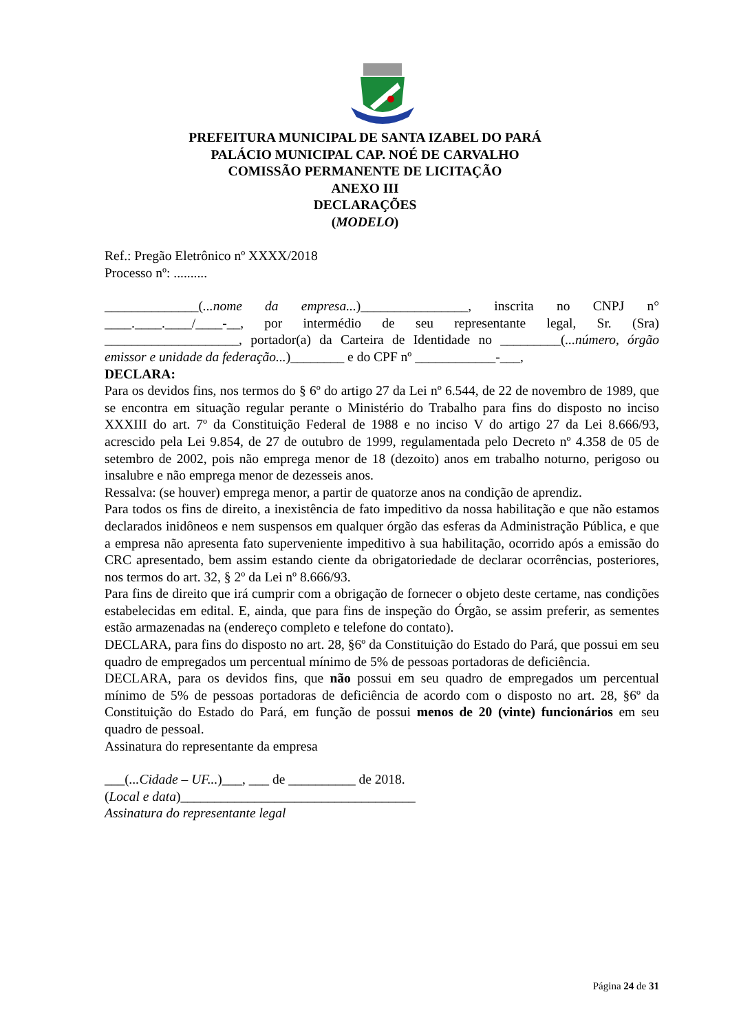PREFEITURA MUNICIPAL DE SANTA IZABEL DO PARÁ
PALÁCIO MUNICIPAL CAP. NOÉ DE CARVALHO
COMISSÃO PERMANENTE DE LICITAÇÃO
ANEXO III
DECLARAÇÕES
(MODELO)
Ref.: Pregão Eletrônico nº XXXX/2018
Processo nº: ..........
______________(...nome da empresa...)________________, inscrita no CNPJ n° ____.____.____/____-__, por intermédio de seu representante legal, Sr. (Sra) ____________________, portador(a) da Carteira de Identidade no _________(...número, órgão emissor e unidade da federação...)________ e do CPF nº ____________-___,
DECLARA:
Para os devidos fins, nos termos do § 6º do artigo 27 da Lei nº 6.544, de 22 de novembro de 1989, que se encontra em situação regular perante o Ministério do Trabalho para fins do disposto no inciso XXXIII do art. 7º da Constituição Federal de 1988 e no inciso V do artigo 27 da Lei 8.666/93, acrescido pela Lei 9.854, de 27 de outubro de 1999, regulamentada pelo Decreto nº 4.358 de 05 de setembro de 2002, pois não emprega menor de 18 (dezoito) anos em trabalho noturno, perigoso ou insalubre e não emprega menor de dezesseis anos.
Ressalva: (se houver) emprega menor, a partir de quatorze anos na condição de aprendiz.
Para todos os fins de direito, a inexistência de fato impeditivo da nossa habilitação e que não estamos declarados inidôneos e nem suspensos em qualquer órgão das esferas da Administração Pública, e que a empresa não apresenta fato superveniente impeditivo à sua habilitação, ocorrido após a emissão do CRC apresentado, bem assim estando ciente da obrigatoriedade de declarar ocorrências, posteriores, nos termos do art. 32, § 2º da Lei nº 8.666/93.
Para fins de direito que irá cumprir com a obrigação de fornecer o objeto deste certame, nas condições estabelecidas em edital. E, ainda, que para fins de inspeção do Órgão, se assim preferir, as sementes estão armazenadas na (endereço completo e telefone do contato).
DECLARA, para fins do disposto no art. 28, §6º da Constituição do Estado do Pará, que possui em seu quadro de empregados um percentual mínimo de 5% de pessoas portadoras de deficiência.
DECLARA, para os devidos fins, que não possui em seu quadro de empregados um percentual mínimo de 5% de pessoas portadoras de deficiência de acordo com o disposto no art. 28, §6º da Constituição do Estado do Pará, em função de possui menos de 20 (vinte) funcionários em seu quadro de pessoal.
Assinatura do representante da empresa
___(...Cidade – UF...)___, ___ de __________ de 2018.
(Local e data)___________________________________
Assinatura do representante legal
Página 24 de 31